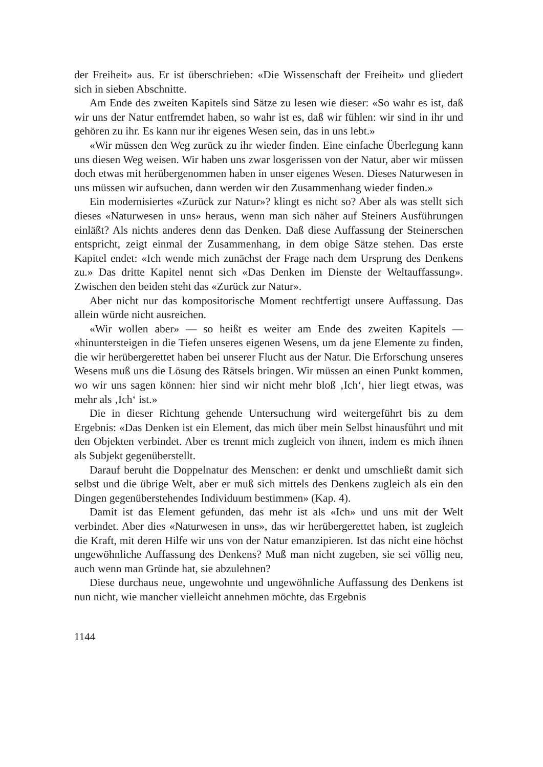der Freiheit» aus. Er ist überschrieben: «Die Wissenschaft der Freiheit» und gliedert sich in sieben Abschnitte.
Am Ende des zweiten Kapitels sind Sätze zu lesen wie dieser: «So wahr es ist, daß wir uns der Natur entfremdet haben, so wahr ist es, daß wir fühlen: wir sind in ihr und gehören zu ihr. Es kann nur ihr eigenes Wesen sein, das in uns lebt.»
«Wir müssen den Weg zurück zu ihr wieder finden. Eine einfache Überlegung kann uns diesen Weg weisen. Wir haben uns zwar losgerissen von der Natur, aber wir müssen doch etwas mit herübergenommen haben in unser eigenes Wesen. Dieses Naturwesen in uns müssen wir aufsuchen, dann werden wir den Zusammenhang wieder finden.»
Ein modernisiertes «Zurück zur Natur»? klingt es nicht so? Aber als was stellt sich dieses «Naturwesen in uns» heraus, wenn man sich näher auf Steiners Ausführungen einläßt? Als nichts anderes denn das Denken. Daß diese Auffassung der Steinerschen entspricht, zeigt einmal der Zusammenhang, in dem obige Sätze stehen. Das erste Kapitel endet: «Ich wende mich zunächst der Frage nach dem Ursprung des Denkens zu.» Das dritte Kapitel nennt sich «Das Denken im Dienste der Weltauffassung». Zwischen den beiden steht das «Zurück zur Natur».
Aber nicht nur das kompositorische Moment rechtfertigt unsere Auffassung. Das allein würde nicht ausreichen.
«Wir wollen aber» — so heißt es weiter am Ende des zweiten Kapitels — «hinuntersteigen in die Tiefen unseres eigenen Wesens, um da jene Elemente zu finden, die wir herübergerettet haben bei unserer Flucht aus der Natur. Die Erforschung unseres Wesens muß uns die Lösung des Rätsels bringen. Wir müssen an einen Punkt kommen, wo wir uns sagen können: hier sind wir nicht mehr bloß ‚Ich‘, hier liegt etwas, was mehr als ‚Ich‘ ist.»
Die in dieser Richtung gehende Untersuchung wird weitergeführt bis zu dem Ergebnis: «Das Denken ist ein Element, das mich über mein Selbst hinausführt und mit den Objekten verbindet. Aber es trennt mich zugleich von ihnen, indem es mich ihnen als Subjekt gegenüberstellt.
Darauf beruht die Doppelnatur des Menschen: er denkt und umschließt damit sich selbst und die übrige Welt, aber er muß sich mittels des Denkens zugleich als ein den Dingen gegenüberstehendes Individuum bestimmen» (Kap. 4).
Damit ist das Element gefunden, das mehr ist als «Ich» und uns mit der Welt verbindet. Aber dies «Naturwesen in uns», das wir herübergerettet haben, ist zugleich die Kraft, mit deren Hilfe wir uns von der Natur emanzipieren. Ist das nicht eine höchst ungewöhnliche Auffassung des Denkens? Muß man nicht zugeben, sie sei völlig neu, auch wenn man Gründe hat, sie abzulehnen?
Diese durchaus neue, ungewohnte und ungewöhnliche Auffassung des Denkens ist nun nicht, wie mancher vielleicht annehmen möchte, das Ergebnis
1144